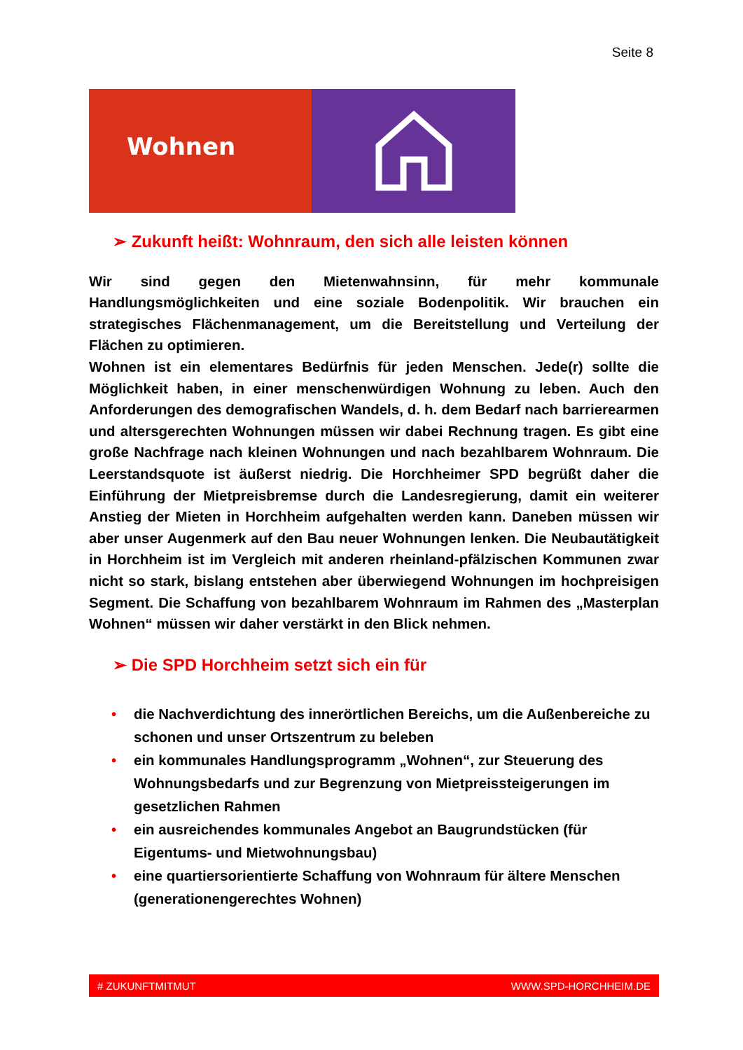Seite 8
Wohnen
➢ Zukunft heißt: Wohnraum, den sich alle leisten können
Wir sind gegen den Mietenwahnsinn, für mehr kommunale Handlungsmöglichkeiten und eine soziale Bodenpolitik. Wir brauchen ein strategisches Flächenmanagement, um die Bereitstellung und Verteilung der Flächen zu optimieren.
Wohnen ist ein elementares Bedürfnis für jeden Menschen. Jede(r) sollte die Möglichkeit haben, in einer menschenwürdigen Wohnung zu leben. Auch den Anforderungen des demografischen Wandels, d. h. dem Bedarf nach barrierearmen und altersgerechten Wohnungen müssen wir dabei Rechnung tragen. Es gibt eine große Nachfrage nach kleinen Wohnungen und nach bezahlbarem Wohnraum. Die Leerstandsquote ist äußerst niedrig. Die Horchheimer SPD begrüßt daher die Einführung der Mietpreisbremse durch die Landesregierung, damit ein weiterer Anstieg der Mieten in Horchheim aufgehalten werden kann. Daneben müssen wir aber unser Augenmerk auf den Bau neuer Wohnungen lenken. Die Neubautätigkeit in Horchheim ist im Vergleich mit anderen rheinland-pfälzischen Kommunen zwar nicht so stark, bislang entstehen aber überwiegend Wohnungen im hochpreisigen Segment. Die Schaffung von bezahlbarem Wohnraum im Rahmen des „Masterplan Wohnen“ müssen wir daher verstärkt in den Blick nehmen.
➢ Die SPD Horchheim setzt sich ein für
• die Nachverdichtung des innerörtlichen Bereichs, um die Außenbereiche zu schonen und unser Ortszentrum zu beleben
• ein kommunales Handlungsprogramm „Wohnen“, zur Steuerung des Wohnungsbedarfs und zur Begrenzung von Mietpreissteigerungen im gesetzlichen Rahmen
• ein ausreichendes kommunales Angebot an Baugrundstücken (für Eigentums- und Mietwohnungsbau)
• eine quartiersorientierte Schaffung von Wohnraum für ältere Menschen (generationengerechtes Wohnen)
# ZUKUNFTMITMUT WWW.SPD-HORCHHEIM.DE